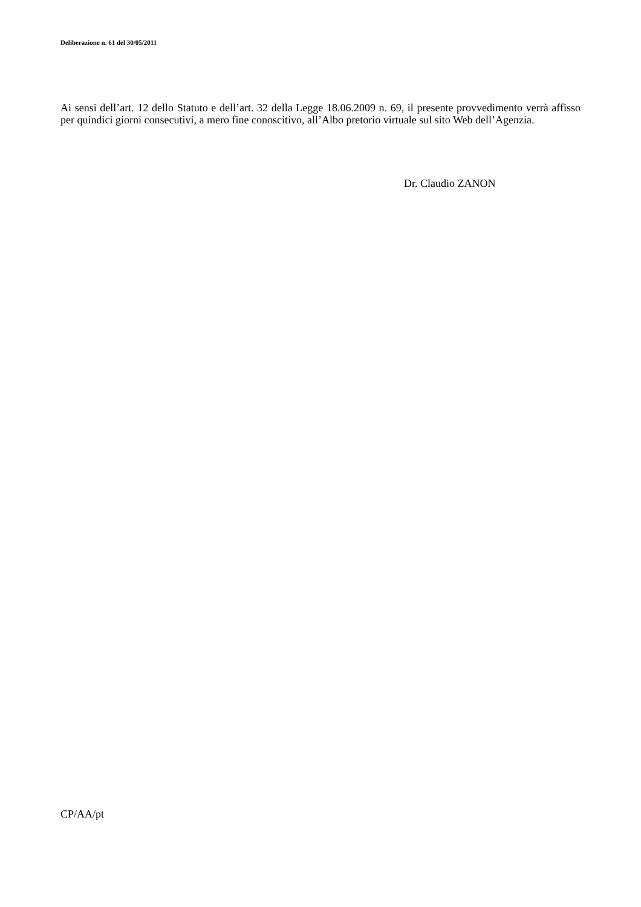Deliberazione n. 61 del 30/05/2011
Ai sensi dell’art. 12 dello Statuto e dell’art. 32 della Legge 18.06.2009 n. 69, il presente provvedimento verrà affisso per quindici giorni consecutivi, a mero fine conoscitivo, all’Albo pretorio virtuale sul sito Web dell’Agenzia.
Dr. Claudio ZANON
CP/AA/pt